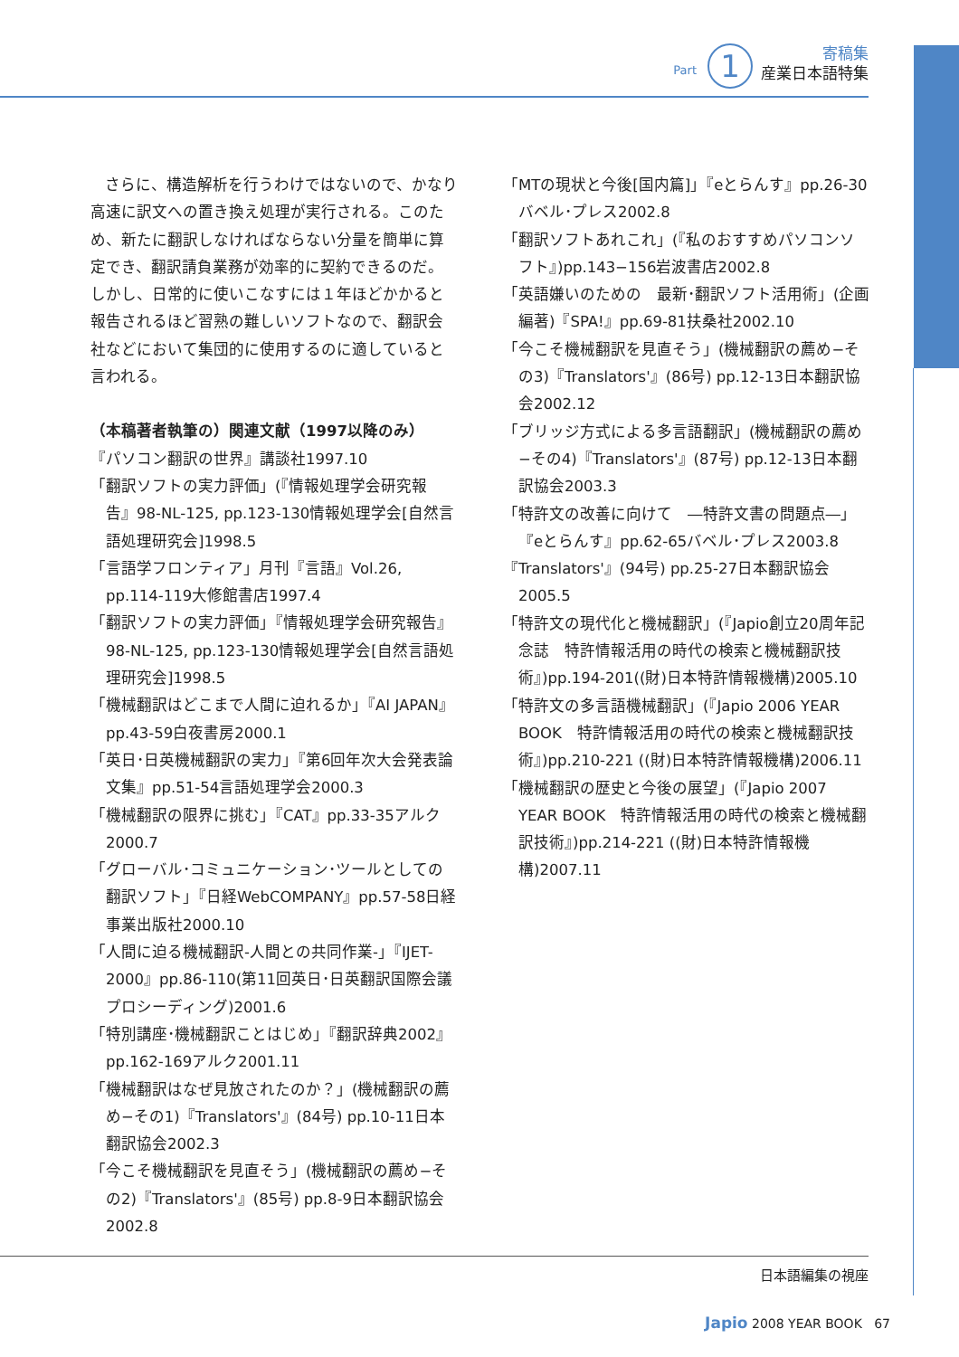寄稿集
産業日本語特集
Part 1
さらに、構造解析を行うわけではないので、かなり高速に訳文への置き換え処理が実行される。このため、新たに翻訳しなければならない分量を簡単に算定でき、翻訳請負業務が効率的に契約できるのだ。しかし、日常的に使いこなすには１年ほどかかると報告されるほど習熟の難しいソフトなので、翻訳会社などにおいて集団的に使用するのに適していると言われる。
（本稿著者執筆の）関連文献（1997以降のみ）
『パソコン翻訳の世界』講談社1997.10
「翻訳ソフトの実力評価」(『情報処理学会研究報告』98-NL-125, pp.123-130情報処理学会[自然言語処理研究会]1998.5
「言語学フロンティア」月刊『言語』Vol.26, pp.114-119大修館書店1997.4
「翻訳ソフトの実力評価」『情報処理学会研究報告』98-NL-125, pp.123-130情報処理学会[自然言語処理研究会]1998.5
「機械翻訳はどこまで人間に迫れるか」『AI JAPAN』pp.43-59白夜書房2000.1
「英日･日英機械翻訳の実力」『第6回年次大会発表論文集』pp.51-54言語処理学会2000.3
「機械翻訳の限界に挑む」『CAT』pp.33-35アルク2000.7
「グローバル･コミュニケーション･ツールとしての翻訳ソフト」『日経WebCOMPANY』pp.57-58日経事業出版社2000.10
「人間に迫る機械翻訳-人間との共同作業-」『IJET-2000』pp.86-110(第11回英日･日英翻訳国際会議プロシーディング)2001.6
「特別講座･機械翻訳ことはじめ」『翻訳辞典2002』pp.162-169アルク2001.11
「機械翻訳はなぜ見放されたのか？」(機械翻訳の薦め−その1)『Translators'』(84号) pp.10-11日本翻訳協会2002.3
「今こそ機械翻訳を見直そう」(機械翻訳の薦め−その2)『Translators'』(85号) pp.8-9日本翻訳協会2002.8
「MTの現状と今後[国内篇]」『eとらんす』pp.26-30バベル･プレス2002.8
「翻訳ソフトあれこれ」(『私のおすすめパソコンソフト』)pp.143−156岩波書店2002.8
「英語嫌いのための　最新･翻訳ソフト活用術」(企画編著)『SPA!』pp.69-81扶桑社2002.10
「今こそ機械翻訳を見直そう」(機械翻訳の薦め−その3)『Translators'』(86号) pp.12-13日本翻訳協会2002.12
「ブリッジ方式による多言語翻訳」(機械翻訳の薦め−その4)『Translators'』(87号) pp.12-13日本翻訳協会2003.3
「特許文の改善に向けて　―特許文書の問題点―」『eとらんす』pp.62-65バベル･プレス2003.8
『Translators'』(94号) pp.25-27日本翻訳協会2005.5
「特許文の現代化と機械翻訳」(『Japio創立20周年記念誌　特許情報活用の時代の検索と機械翻訳技術』)pp.194-201((財)日本特許情報機構)2005.10
「特許文の多言語機械翻訳」(『Japio 2006 YEAR BOOK　特許情報活用の時代の検索と機械翻訳技術』)pp.210-221 ((財)日本特許情報機構)2006.11
「機械翻訳の歴史と今後の展望」(『Japio 2007 YEAR BOOK　特許情報活用の時代の検索と機械翻訳技術』)pp.214-221 ((財)日本特許情報機構)2007.11
日本語編集の視座
Japio 2008 YEAR BOOK 67